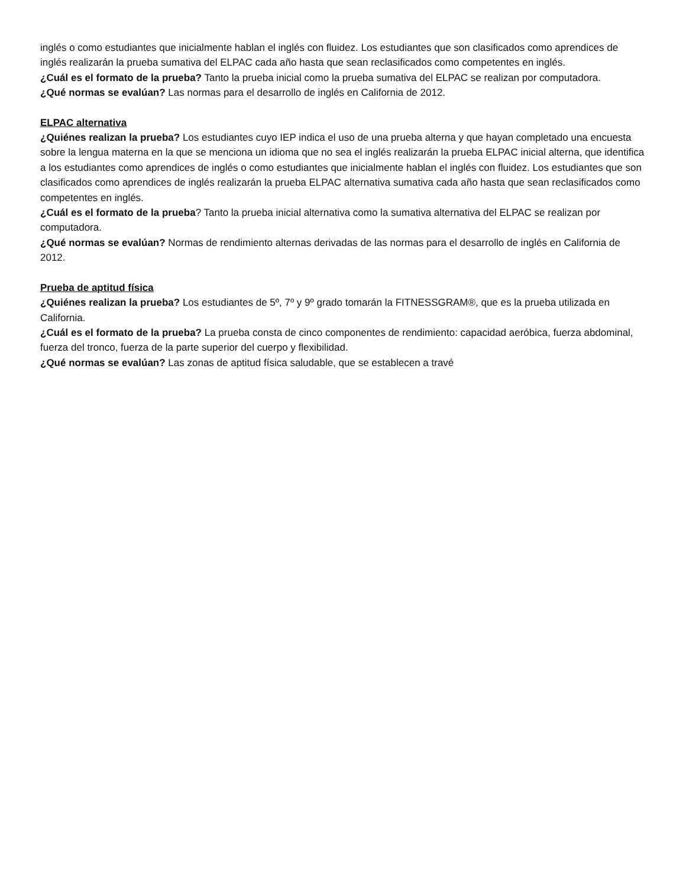inglés o como estudiantes que inicialmente hablan el inglés con fluidez. Los estudiantes que son clasificados como aprendices de inglés realizarán la prueba sumativa del ELPAC cada año hasta que sean reclasificados como competentes en inglés.
¿Cuál es el formato de la prueba? Tanto la prueba inicial como la prueba sumativa del ELPAC se realizan por computadora.
¿Qué normas se evalúan? Las normas para el desarrollo de inglés en California de 2012.
ELPAC alternativa
¿Quiénes realizan la prueba? Los estudiantes cuyo IEP indica el uso de una prueba alterna y que hayan completado una encuesta sobre la lengua materna en la que se menciona un idioma que no sea el inglés realizarán la prueba ELPAC inicial alterna, que identifica a los estudiantes como aprendices de inglés o como estudiantes que inicialmente hablan el inglés con fluidez. Los estudiantes que son clasificados como aprendices de inglés realizarán la prueba ELPAC alternativa sumativa cada año hasta que sean reclasificados como competentes en inglés.
¿Cuál es el formato de la prueba? Tanto la prueba inicial alternativa como la sumativa alternativa del ELPAC se realizan por computadora.
¿Qué normas se evalúan? Normas de rendimiento alternas derivadas de las normas para el desarrollo de inglés en California de 2012.
Prueba de aptitud física
¿Quiénes realizan la prueba? Los estudiantes de 5º, 7º y 9º grado tomarán la FITNESSGRAM®, que es la prueba utilizada en California.
¿Cuál es el formato de la prueba? La prueba consta de cinco componentes de rendimiento: capacidad aeróbica, fuerza abdominal, fuerza del tronco, fuerza de la parte superior del cuerpo y flexibilidad.
¿Qué normas se evalúan? Las zonas de aptitud física saludable, que se establecen a travé